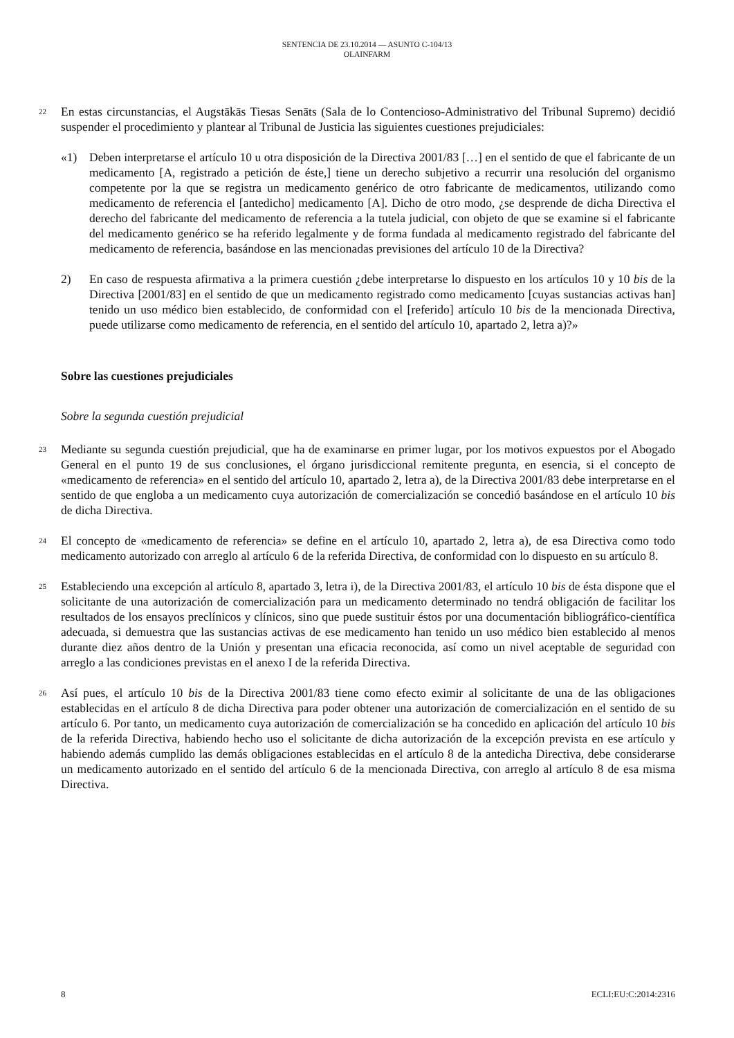SENTENCIA DE 23.10.2014 — ASUNTO C-104/13
OLAINFARM
22
En estas circunstancias, el Augstākās Tiesas Senāts (Sala de lo Contencioso-Administrativo del Tribunal Supremo) decidió suspender el procedimiento y plantear al Tribunal de Justicia las siguientes cuestiones prejudiciales:
«1) Deben interpretarse el artículo 10 u otra disposición de la Directiva 2001/83 […] en el sentido de que el fabricante de un medicamento [A, registrado a petición de éste,] tiene un derecho subjetivo a recurrir una resolución del organismo competente por la que se registra un medicamento genérico de otro fabricante de medicamentos, utilizando como medicamento de referencia el [antedicho] medicamento [A]. Dicho de otro modo, ¿se desprende de dicha Directiva el derecho del fabricante del medicamento de referencia a la tutela judicial, con objeto de que se examine si el fabricante del medicamento genérico se ha referido legalmente y de forma fundada al medicamento registrado del fabricante del medicamento de referencia, basándose en las mencionadas previsiones del artículo 10 de la Directiva?
2) En caso de respuesta afirmativa a la primera cuestión ¿debe interpretarse lo dispuesto en los artículos 10 y 10 bis de la Directiva [2001/83] en el sentido de que un medicamento registrado como medicamento [cuyas sustancias activas han] tenido un uso médico bien establecido, de conformidad con el [referido] artículo 10 bis de la mencionada Directiva, puede utilizarse como medicamento de referencia, en el sentido del artículo 10, apartado 2, letra a)?»
Sobre las cuestiones prejudiciales
Sobre la segunda cuestión prejudicial
23
Mediante su segunda cuestión prejudicial, que ha de examinarse en primer lugar, por los motivos expuestos por el Abogado General en el punto 19 de sus conclusiones, el órgano jurisdiccional remitente pregunta, en esencia, si el concepto de «medicamento de referencia» en el sentido del artículo 10, apartado 2, letra a), de la Directiva 2001/83 debe interpretarse en el sentido de que engloba a un medicamento cuya autorización de comercialización se concedió basándose en el artículo 10 bis de dicha Directiva.
24
El concepto de «medicamento de referencia» se define en el artículo 10, apartado 2, letra a), de esa Directiva como todo medicamento autorizado con arreglo al artículo 6 de la referida Directiva, de conformidad con lo dispuesto en su artículo 8.
25
Estableciendo una excepción al artículo 8, apartado 3, letra i), de la Directiva 2001/83, el artículo 10 bis de ésta dispone que el solicitante de una autorización de comercialización para un medicamento determinado no tendrá obligación de facilitar los resultados de los ensayos preclínicos y clínicos, sino que puede sustituir éstos por una documentación bibliográfico-científica adecuada, si demuestra que las sustancias activas de ese medicamento han tenido un uso médico bien establecido al menos durante diez años dentro de la Unión y presentan una eficacia reconocida, así como un nivel aceptable de seguridad con arreglo a las condiciones previstas en el anexo I de la referida Directiva.
26
Así pues, el artículo 10 bis de la Directiva 2001/83 tiene como efecto eximir al solicitante de una de las obligaciones establecidas en el artículo 8 de dicha Directiva para poder obtener una autorización de comercialización en el sentido de su artículo 6. Por tanto, un medicamento cuya autorización de comercialización se ha concedido en aplicación del artículo 10 bis de la referida Directiva, habiendo hecho uso el solicitante de dicha autorización de la excepción prevista en ese artículo y habiendo además cumplido las demás obligaciones establecidas en el artículo 8 de la antedicha Directiva, debe considerarse un medicamento autorizado en el sentido del artículo 6 de la mencionada Directiva, con arreglo al artículo 8 de esa misma Directiva.
8 ECLI:EU:C:2014:2316